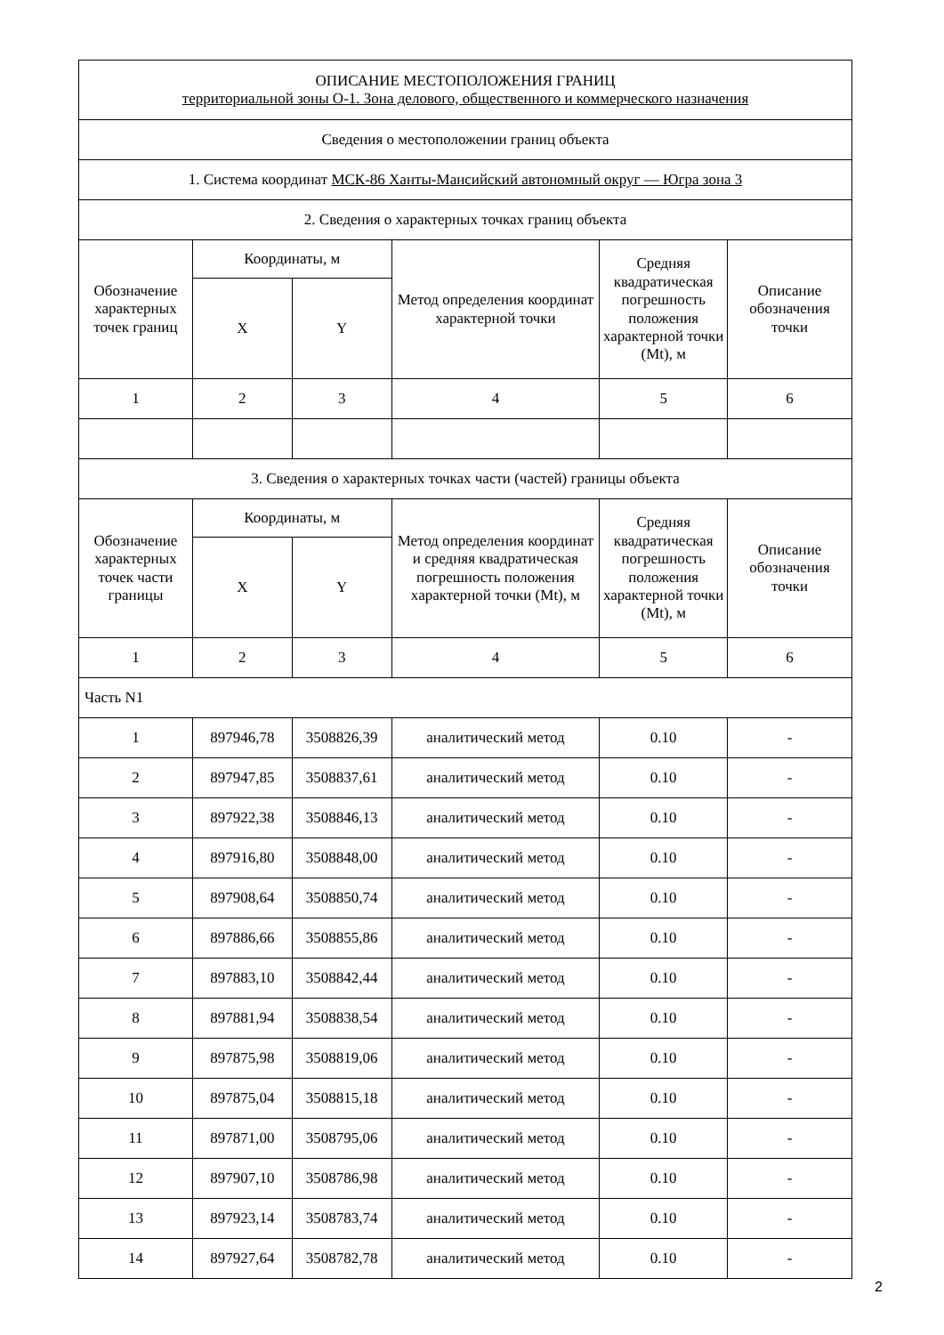| ОПИСАНИЕ МЕСТОПОЛОЖЕНИЯ ГРАНИЦ территориальной зоны О-1. Зона делового, общественного и коммерческого назначения | | | | | |
| Сведения о местоположении границ объекта | | | | | |
| 1. Система координат МСК-86 Ханты-Мансийский автономный округ — Югра зона 3 | | | | | |
| 2. Сведения о характерных точках границ объекта | | | | | |
| Обозначение характерных точек границ | Координаты, м | | Метод определения координат характерной точки | Средняя квадратическая погрешность положения характерной точки (Mt), м | Описание обозначения точки |
| | X | Y | | | |
| 1 | 2 | 3 | 4 | 5 | 6 |
| 3. Сведения о характерных точках части (частей) границы объекта | | | | | |
| Обозначение характерных точек части границы | Координаты, м | | Метод определения координат и средняя квадратическая погрешность положения характерной точки (Mt), м | Средняя квадратическая погрешность положения характерной точки (Mt), м | Описание обозначения точки |
| | X | Y | | | |
| 1 | 2 | 3 | 4 | 5 | 6 |
| Часть N1 | | | | | |
| 1 | 897946,78 | 3508826,39 | аналитический метод | 0.10 | - |
| 2 | 897947,85 | 3508837,61 | аналитический метод | 0.10 | - |
| 3 | 897922,38 | 3508846,13 | аналитический метод | 0.10 | - |
| 4 | 897916,80 | 3508848,00 | аналитический метод | 0.10 | - |
| 5 | 897908,64 | 3508850,74 | аналитический метод | 0.10 | - |
| 6 | 897886,66 | 3508855,86 | аналитический метод | 0.10 | - |
| 7 | 897883,10 | 3508842,44 | аналитический метод | 0.10 | - |
| 8 | 897881,94 | 3508838,54 | аналитический метод | 0.10 | - |
| 9 | 897875,98 | 3508819,06 | аналитический метод | 0.10 | - |
| 10 | 897875,04 | 3508815,18 | аналитический метод | 0.10 | - |
| 11 | 897871,00 | 3508795,06 | аналитический метод | 0.10 | - |
| 12 | 897907,10 | 3508786,98 | аналитический метод | 0.10 | - |
| 13 | 897923,14 | 3508783,74 | аналитический метод | 0.10 | - |
| 14 | 897927,64 | 3508782,78 | аналитический метод | 0.10 | - |
2